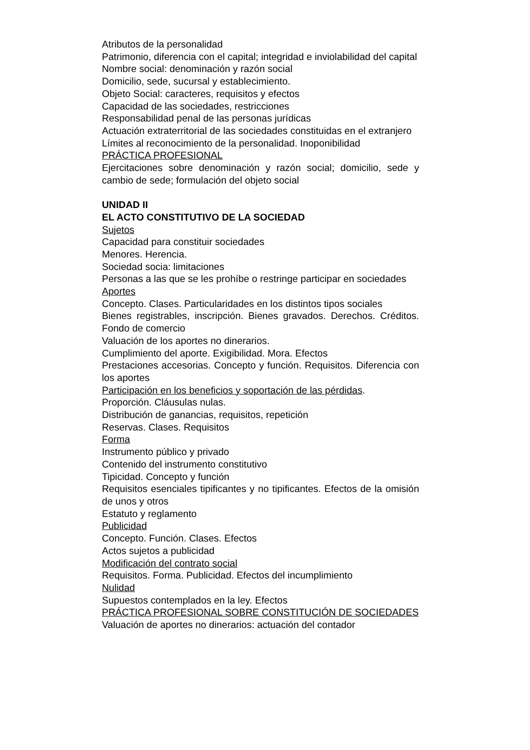Atributos de la personalidad
Patrimonio, diferencia con el capital; integridad e inviolabilidad del capital
Nombre social: denominación y razón social
Domicilio, sede, sucursal y establecimiento.
Objeto Social: caracteres, requisitos y efectos
Capacidad de las sociedades, restricciones
Responsabilidad penal de las personas jurídicas
Actuación extraterritorial de las sociedades constituidas en el extranjero
Límites al reconocimiento de la personalidad. Inoponibilidad
PRÁCTICA PROFESIONAL
Ejercitaciones sobre denominación y razón social; domicilio, sede y cambio de sede; formulación del objeto social
UNIDAD II
EL ACTO CONSTITUTIVO DE LA SOCIEDAD
Sujetos
Capacidad para constituir sociedades
Menores. Herencia.
Sociedad socia: limitaciones
Personas a las que se les prohíbe o restringe participar en sociedades
Aportes
Concepto. Clases. Particularidades en los distintos tipos sociales
Bienes registrables, inscripción. Bienes gravados. Derechos. Créditos. Fondo de comercio
Valuación de los aportes no dinerarios.
Cumplimiento del aporte. Exigibilidad. Mora. Efectos
Prestaciones accesorias. Concepto y función. Requisitos. Diferencia con los aportes
Participación en los beneficios y soportación de las pérdidas.
Proporción. Cláusulas nulas.
Distribución de ganancias, requisitos, repetición
Reservas. Clases. Requisitos
Forma
Instrumento público y privado
Contenido del instrumento constitutivo
Tipicidad. Concepto y función
Requisitos esenciales tipificantes y no tipificantes. Efectos de la omisión de unos y otros
Estatuto y reglamento
Publicidad
Concepto. Función. Clases. Efectos
Actos sujetos a publicidad
Modificación del contrato social
Requisitos. Forma. Publicidad. Efectos del incumplimiento
Nulidad
Supuestos contemplados en la ley. Efectos
PRÁCTICA PROFESIONAL SOBRE CONSTITUCIÓN DE SOCIEDADES
Valuación de aportes no dinerarios: actuación del contador